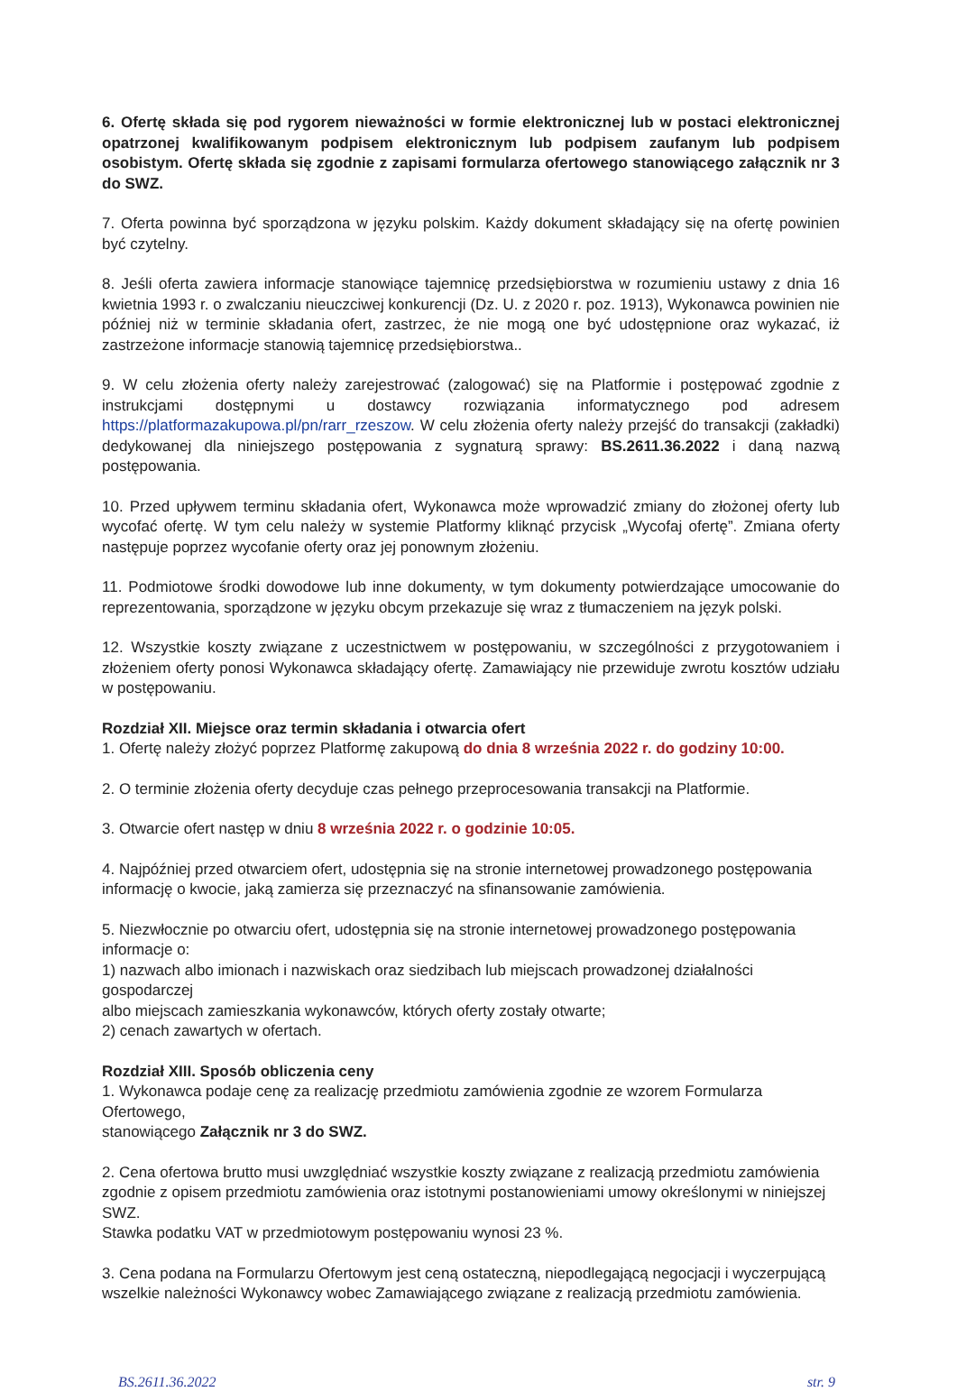6. Ofertę składa się pod rygorem nieważności w formie elektronicznej lub w postaci elektronicznej opatrzonej kwalifikowanym podpisem elektronicznym lub podpisem zaufanym lub podpisem osobistym. Ofertę składa się zgodnie z zapisami formularza ofertowego stanowiącego załącznik nr 3 do SWZ.
7. Oferta powinna być sporządzona w języku polskim. Każdy dokument składający się na ofertę powinien być czytelny.
8. Jeśli oferta zawiera informacje stanowiące tajemnicę przedsiębiorstwa w rozumieniu ustawy z dnia 16 kwietnia 1993 r. o zwalczaniu nieuczciwej konkurencji (Dz. U. z 2020 r. poz. 1913), Wykonawca powinien nie później niż w terminie składania ofert, zastrzec, że nie mogą one być udostępnione oraz wykazać, iż zastrzeżone informacje stanowią tajemnicę przedsiębiorstwa..
9. W celu złożenia oferty należy zarejestrować (zalogować) się na Platformie i postępować zgodnie z instrukcjami dostępnymi u dostawcy rozwiązania informatycznego pod adresem https://platformazakupowa.pl/pn/rarr_rzeszow. W celu złożenia oferty należy przejść do transakcji (zakładki) dedykowanej dla niniejszego postępowania z sygnaturą sprawy: BS.2611.36.2022 i daną nazwą postępowania.
10. Przed upływem terminu składania ofert, Wykonawca może wprowadzić zmiany do złożonej oferty lub wycofać ofertę. W tym celu należy w systemie Platformy kliknąć przycisk „Wycofaj ofertę”. Zmiana oferty następuje poprzez wycofanie oferty oraz jej ponownym złożeniu.
11. Podmiotowe środki dowodowe lub inne dokumenty, w tym dokumenty potwierdzające umocowanie do reprezentowania, sporządzone w języku obcym przekazuje się wraz z tłumaczeniem na język polski.
12. Wszystkie koszty związane z uczestnictwem w postępowaniu, w szczególności z przygotowaniem i złożeniem oferty ponosi Wykonawca składający ofertę. Zamawiający nie przewiduje zwrotu kosztów udziału w postępowaniu.
Rozdział XII. Miejsce oraz termin składania i otwarcia ofert
1. Ofertę należy złożyć poprzez Platformę zakupową do dnia 8 września 2022 r. do godziny 10:00.
2. O terminie złożenia oferty decyduje czas pełnego przeprocesowania transakcji na Platformie.
3. Otwarcie ofert następ w dniu 8 września 2022 r. o godzinie 10:05.
4. Najpóźniej przed otwarciem ofert, udostępnia się na stronie internetowej prowadzonego postępowania
informację o kwocie, jaką zamierza się przeznaczyć na sfinansowanie zamówienia.
5. Niezwłocznie po otwarciu ofert, udostępnia się na stronie internetowej prowadzonego postępowania
informacje o:
1) nazwach albo imionach i nazwiskach oraz siedzibach lub miejscach prowadzonej działalności gospodarczej
albo miejscach zamieszkania wykonawców, których oferty zostały otwarte;
2) cenach zawartych w ofertach.
Rozdział XIII. Sposób obliczenia ceny
1. Wykonawca podaje cenę za realizację przedmiotu zamówienia zgodnie ze wzorem Formularza Ofertowego,
stanowiącego Załącznik nr 3 do SWZ.
2. Cena ofertowa brutto musi uwzględniać wszystkie koszty związane z realizacją przedmiotu zamówienia
zgodnie z opisem przedmiotu zamówienia oraz istotnymi postanowieniami umowy określonymi w niniejszej SWZ.
Stawka podatku VAT w przedmiotowym postępowaniu wynosi 23 %.
3. Cena podana na Formularzu Ofertowym jest ceną ostateczną, niepodlegającą negocjacji i wyczerpującą
wszelkie należności Wykonawcy wobec Zamawiającego związane z realizacją przedmiotu zamówienia.
BS.2611.36.2022 str. 9